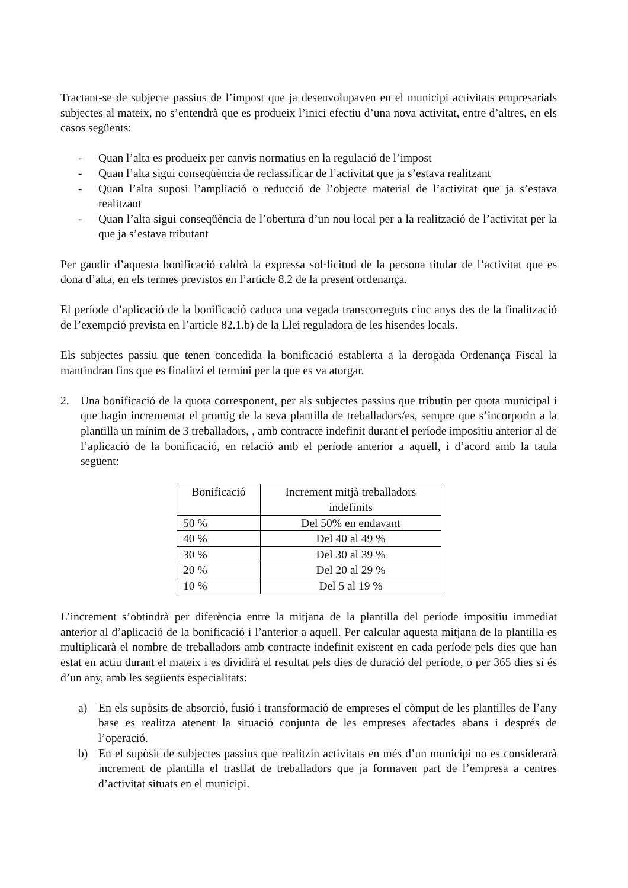Tractant-se de subjecte passius de l’impost que ja desenvolupaven en el municipi activitats empresarials subjectes al mateix, no s’entendrà que es produeix l’inici efectiu d’una nova activitat, entre d’altres, en els casos següents:
- Quan l’alta es produeix per canvis normatius en la regulació de l’impost
- Quan l’alta sigui conseqüència de reclassificar de l’activitat que ja s’estava realitzant
- Quan l’alta suposi l’ampliació o reducció de l’objecte material de l’activitat que ja s’estava realitzant
- Quan l’alta sigui conseqüència de l’obertura d’un nou local per a la realització de l’activitat per la que ja s’estava tributant
Per gaudir d’aquesta bonificació caldrà la expressa sol·licitud de la persona titular de l’activitat que es dona d’alta, en els termes previstos en l’article 8.2 de la present ordenança.
El període d’aplicació de la bonificació caduca una vegada transcorreguts cinc anys des de la finalització de l’exempció prevista en l’article 82.1.b) de la Llei reguladora de les hisendes locals.
Els subjectes passiu que tenen concedida la bonificació establerta a la derogada Ordenança Fiscal la mantindran fins que es finalitzi el termini per la que es va atorgar.
2. Una bonificació de la quota corresponent, per als subjectes passius que tributin per quota municipal i que hagin incrementat el promig de la seva plantilla de treballadors/es, sempre que s’incorporin a la plantilla un mínim de 3 treballadors, , amb contracte indefinit durant el període impositiu anterior al de l’aplicació de la bonificació, en relació amb el període anterior a aquell, i d’acord amb la taula següent:
| Bonificació | Increment mitjà treballadors indefinits |
| --- | --- |
| 50 % | Del 50% en endavant |
| 40 % | Del 40 al 49 % |
| 30 % | Del 30 al 39 % |
| 20 % | Del 20 al 29 % |
| 10 % | Del 5 al 19 % |
L’increment s’obtindrà per diferència entre la mitjana de la plantilla del període impositiu immediat anterior al d’aplicació de la bonificació i l’anterior a aquell. Per calcular aquesta mitjana de la plantilla es multiplicarà el nombre de treballadors amb contracte indefinit existent en cada període pels dies que han estat en actiu durant el mateix i es dividirà el resultat pels dies de duració del període, o per 365 dies si és d’un any, amb les següents especialitats:
a) En els supòsits de absorció, fusió i transformació de empreses el còmput de les plantilles de l’any base es realitza atenent la situació conjunta de les empreses afectades abans i després de l’operació.
b) En el supòsit de subjectes passius que realitzin activitats en més d’un municipi no es considerarà increment de plantilla el trasllat de treballadors que ja formaven part de l’empresa a centres d’activitat situats en el municipi.